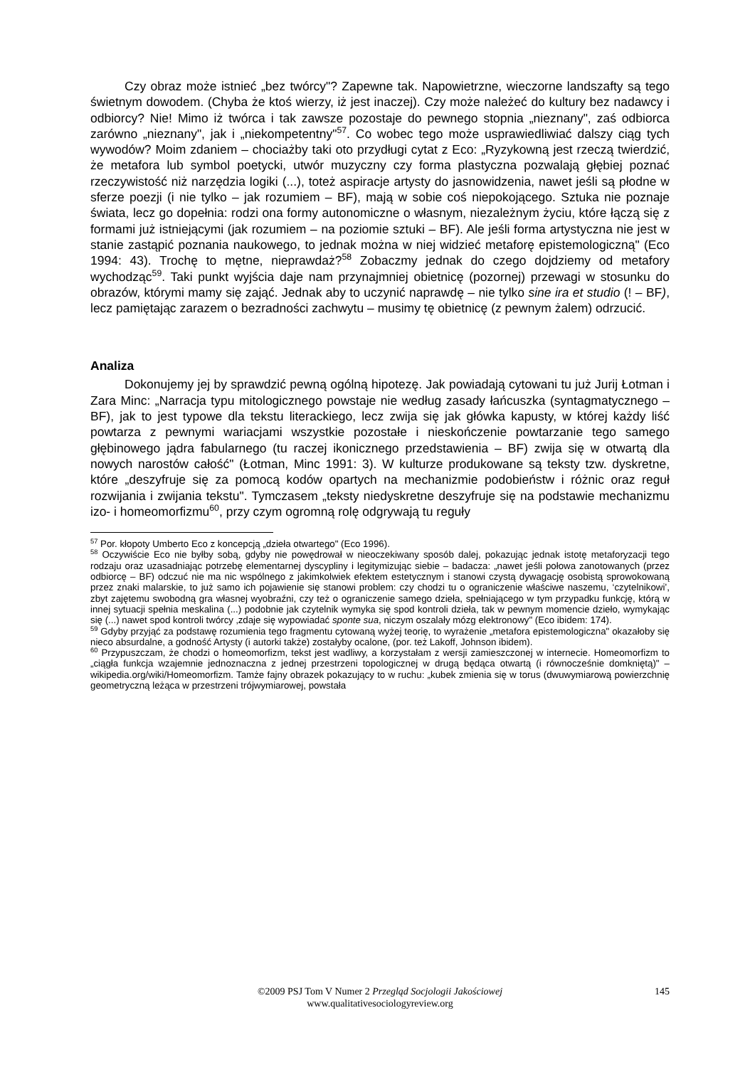Czy obraz może istnieć „bez twórcy"? Zapewne tak. Napowietrzne, wieczorne landszafty są tego świetnym dowodem. (Chyba że ktoś wierzy, iż jest inaczej). Czy może należeć do kultury bez nadawcy i odbiorcy? Nie! Mimo iż twórca i tak zawsze pozostaje do pewnego stopnia „nieznany", zaś odbiorca zarówno „nieznany", jak i „niekompetentny"<sup>57</sup>. Co wobec tego może usprawiedliwiać dalszy ciąg tych wywodów? Moim zdaniem – chociażby taki oto przydługi cytat z Eco: „Ryzykowną jest rzeczą twierdzić, że metafora lub symbol poetycki, utwór muzyczny czy forma plastyczna pozwalają głębiej poznać rzeczywistość niż narzędzia logiki (...), toteż aspiracje artysty do jasnowidzenia, nawet jeśli są płodne w sferze poezji (i nie tylko – jak rozumiem – BF), mają w sobie coś niepokojącego. Sztuka nie poznaje świata, lecz go dopełnia: rodzi ona formy autonomiczne o własnym, niezależnym życiu, które łączą się z formami już istniejącymi (jak rozumiem – na poziomie sztuki – BF). Ale jeśli forma artystyczna nie jest w stanie zastąpić poznania naukowego, to jednak można w niej widzieć metaforę epistemologiczną" (Eco 1994: 43). Trochę to mętne, nieprawdaż?<sup>58</sup> Zobaczmy jednak do czego dojdziemy od metafory wychodząc<sup>59</sup>. Taki punkt wyjścia daje nam przynajmniej obietnicę (pozornej) przewagi w stosunku do obrazów, którymi mamy się zająć. Jednak aby to uczynić naprawdę – nie tylko sine ira et studio (! – BF), lecz pamiętając zarazem o bezradności zachwytu – musimy tę obietnicę (z pewnym żalem) odrzucić.
Analiza
Dokonujemy jej by sprawdzić pewną ogólną hipotezę. Jak powiadają cytowani tu już Jurij Łotman i Zara Minc: „Narracja typu mitologicznego powstaje nie według zasady łańcuszka (syntagmatycznego – BF), jak to jest typowe dla tekstu literackiego, lecz zwija się jak główka kapusty, w której każdy liść powtarza z pewnymi wariacjami wszystkie pozostałe i nieskończenie powtarzanie tego samego głębinowego jądra fabularnego (tu raczej ikonicznego przedstawienia – BF) zwija się w otwartą dla nowych narostów całość" (Łotman, Minc 1991: 3). W kulturze produkowane są teksty tzw. dyskretne, które „deszyfruje się za pomocą kodów opartych na mechanizmie podobieństw i różnic oraz reguł rozwijania i zwijania tekstu". Tymczasem „teksty niedyskretne deszyfruje się na podstawie mechanizmu izo- i homeomorfizmu<sup>60</sup>, przy czym ogromną rolę odgrywają tu reguły
<sup>57</sup> Por. kłopoty Umberto Eco z koncepcją „dzieła otwartego" (Eco 1996).
<sup>58</sup> Oczywiście Eco nie byłby sobą, gdyby nie powędrował w nieoczekiwany sposób dalej, pokazując jednak istotę metaforyzacji tego rodzaju oraz uzasadniając potrzebę elementarnej dyscypliny i legitymizując siebie – badacza: „nawet jeśli połowa zanotowanych (przez odbiorcę – BF) odczuć nie ma nic wspólnego z jakimkolwiek efektem estetycznym i stanowi czystą dywagację osobistą sprowokowaną przez znaki malarskie, to już samo ich pojawienie się stanowi problem: czy chodzi tu o ograniczenie właściwe naszemu, ‘czytelnikowi’, zbyt zajętemu swobodną gra własnej wyobraźni, czy też o ograniczenie samego dzieła, spełniającego w tym przypadku funkcję, którą w innej sytuacji spełnia meskalina (...) podobnie jak czytelnik wymyka się spod kontroli dzieła, tak w pewnym momencie dzieło, wymykając się (...) nawet spod kontroli twórcy ‚zdaje się wypowiadać sponte sua, niczym oszalały mózg elektronowy" (Eco ibidem: 174).
<sup>59</sup> Gdyby przyjąć za podstawę rozumienia tego fragmentu cytowaną wyżej teorię, to wyrażenie „metafora epistemologiczna" okazałoby się nieco absurdalne, a godność Artysty (i autorki także) zostałyby ocalone, (por. też Lakoff, Johnson ibidem).
<sup>60</sup> Przypuszczam, że chodzi o homeomorfizm, tekst jest wadliwy, a korzystałam z wersji zamieszczonej w internecie. Homeomorfizm to „ciągła funkcja wzajemnie jednoznaczna z jednej przestrzeni topologicznej w drugą będąca otwartą (i równocześnie domkniętą)" – wikipedia.org/wiki/Homeomorfizm. Tamże fajny obrazek pokazujący to w ruchu: „kubek zmienia się w torus (dwuwymiarową powierzchnię geometryczną leżąca w przestrzeni trójwymiarowej, powstała
145 ©2009 PSJ Tom V Numer 2 Przegląd Socjologii Jakościowej
www.qualitativesociologyreview.org